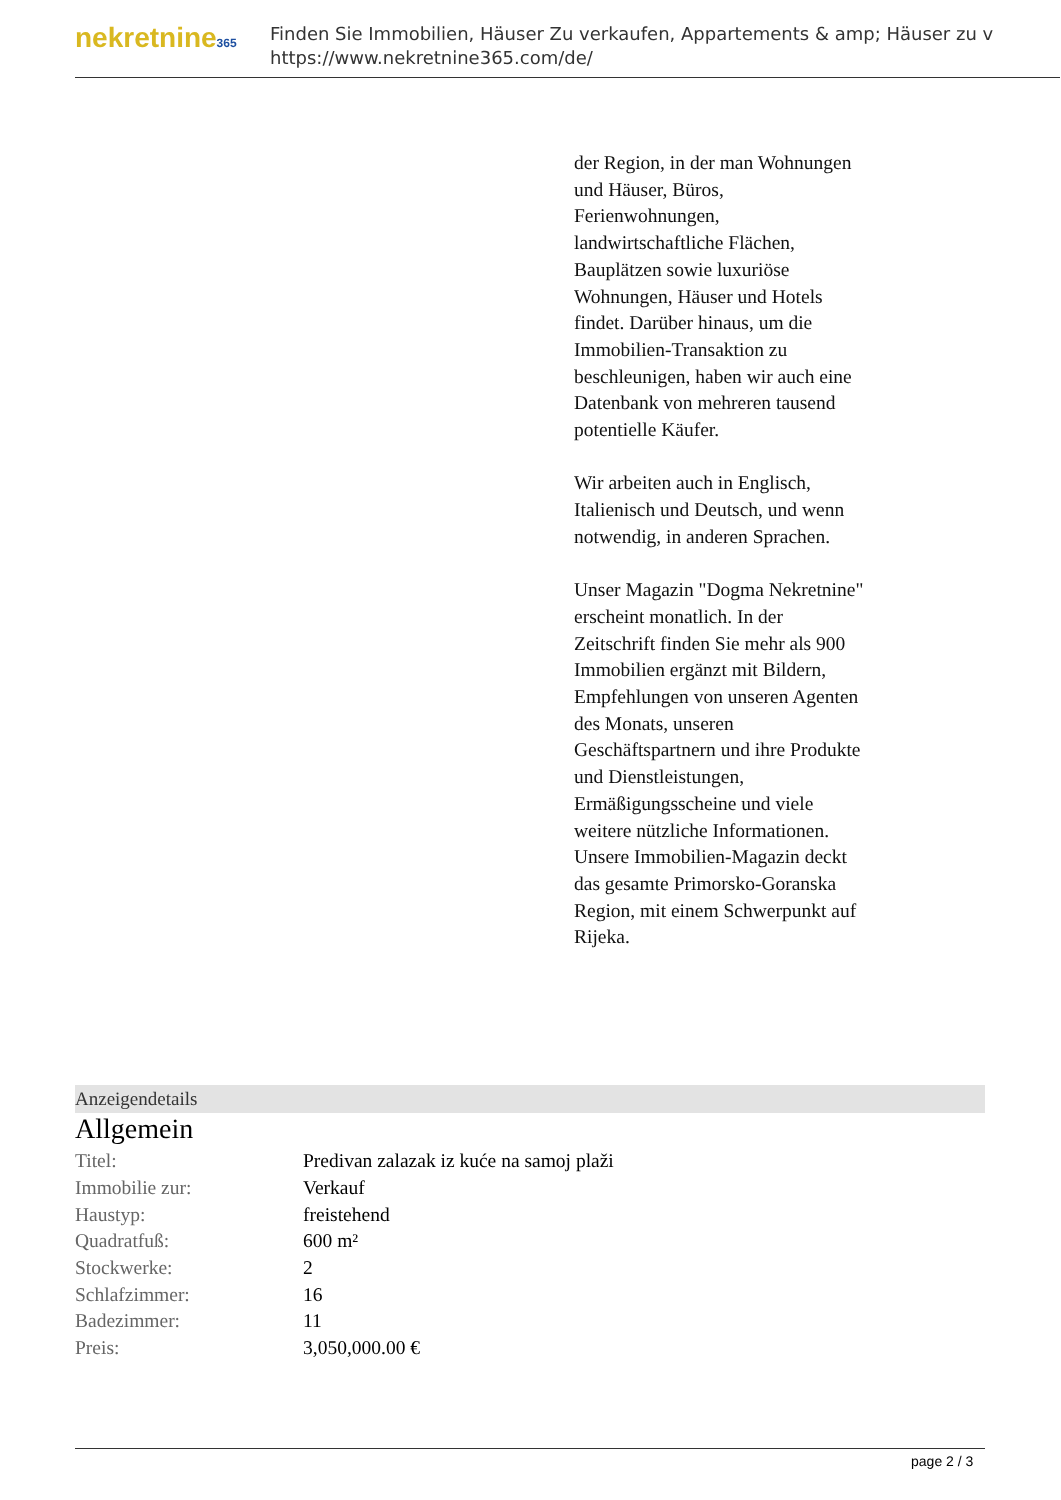nekretnine365
Finden Sie Immobilien, Häuser Zu verkaufen, Appartements & amp; Häuser zu v
https://www.nekretnine365.com/de/
der Region, in der man Wohnungen und Häuser, Büros, Ferienwohnungen, landwirtschaftliche Flächen, Bauplätzen sowie luxuriöse Wohnungen, Häuser und Hotels findet. Darüber hinaus, um die Immobilien-Transaktion zu beschleunigen, haben wir auch eine Datenbank von mehreren tausend potentielle Käufer.
Wir arbeiten auch in Englisch, Italienisch und Deutsch, und wenn notwendig, in anderen Sprachen.
Unser Magazin "Dogma Nekretnine" erscheint monatlich. In der Zeitschrift finden Sie mehr als 900 Immobilien ergänzt mit Bildern, Empfehlungen von unseren Agenten des Monats, unseren Geschäftspartnern und ihre Produkte und Dienstleistungen, Ermäßigungsscheine und viele weitere nützliche Informationen. Unsere Immobilien-Magazin deckt das gesamte Primorsko-Goranska Region, mit einem Schwerpunkt auf Rijeka.
Anzeigendetails
Allgemein
| Titel: | Predivan zalazak iz kuće na samoj plaži |
| Immobilie zur: | Verkauf |
| Haustyp: | freistehend |
| Quadratfuß: | 600 m² |
| Stockwerke: | 2 |
| Schlafzimmer: | 16 |
| Badezimmer: | 11 |
| Preis: | 3,050,000.00 € |
page 2 / 3